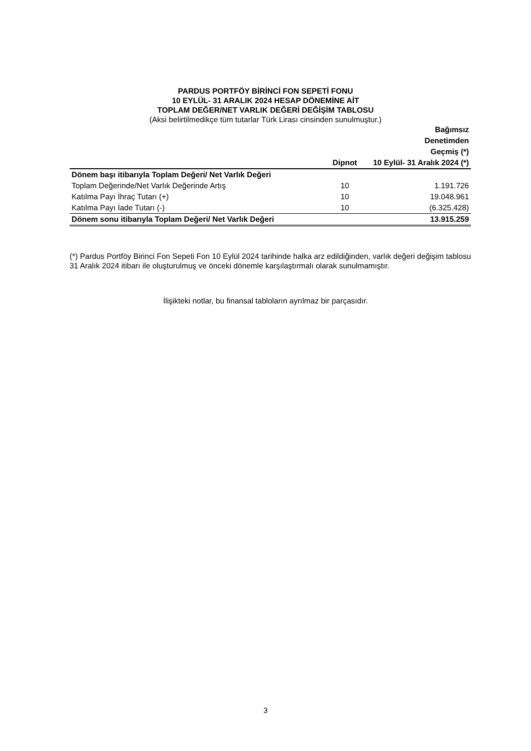PARDUS PORTFÖY BİRİNCİ FON SEPETİ FONU
10 EYLÜL- 31 ARALIK 2024 HESAP DÖNEMİNE AİT
TOPLAM DEĞER/NET VARLIK DEĞERİ DEĞİŞİM TABLOSU
(Aksi belirtilmedikçe tüm tutarlar Türk Lirası cinsinden sunulmuştur.)
| | Dipnot | Bağımsız Denetimden Geçmiş (*) 10 Eylül- 31 Aralık 2024 (*) |
| --- | --- | --- |
| Dönem başı itibarıyla Toplam Değeri/ Net Varlık Değeri | | |
| Toplam Değerinde/Net Varlık Değerinde Artış | 10 | 1.191.726 |
| Katılma Payı İhraç Tutarı (+) | 10 | 19.048.961 |
| Katılma Payı İade Tutarı (-) | 10 | (6.325.428) |
| Dönem sonu itibarıyla Toplam Değeri/ Net Varlık Değeri | | 13.915.259 |
(*) Pardus Portföy Birinci Fon Sepeti Fon 10 Eylül 2024 tarihinde halka arz edildiğinden, varlık değeri değişim tablosu 31 Aralık 2024 itibarı ile oluşturulmuş ve önceki dönemle karşılaştırmalı olarak sunulmamıştır.
İlişikteki notlar, bu finansal tabloların ayrılmaz bir parçasıdır.
3